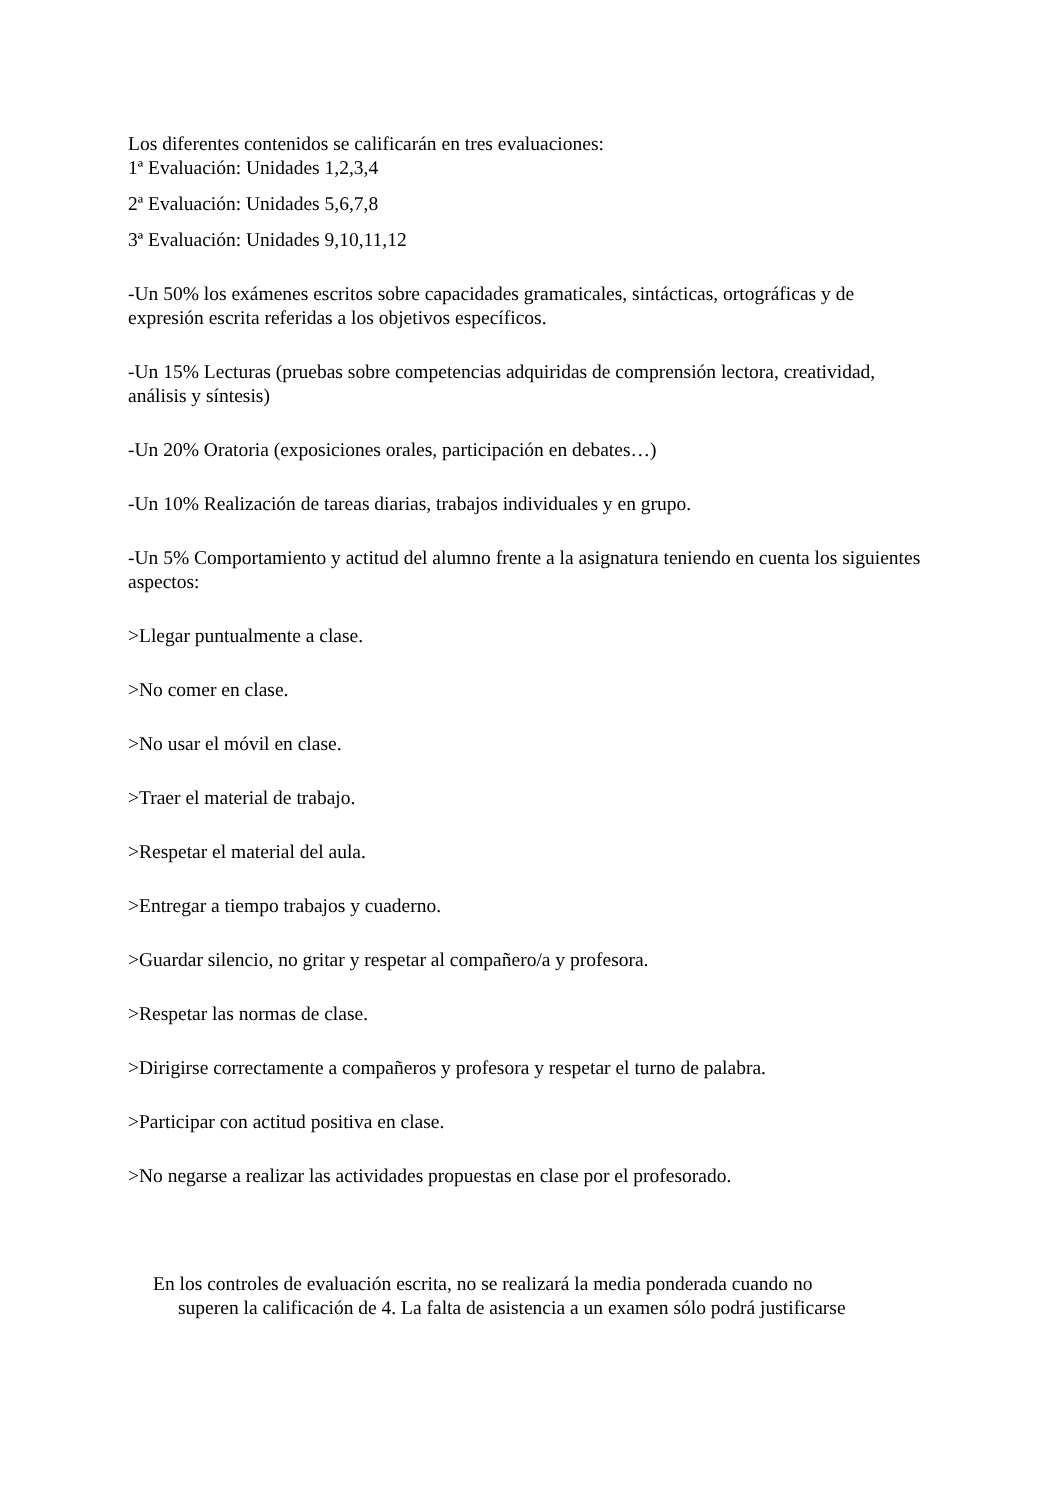Los diferentes contenidos se calificarán en tres evaluaciones:
1ª Evaluación: Unidades 1,2,3,4
2ª Evaluación: Unidades 5,6,7,8
3ª Evaluación: Unidades 9,10,11,12
-Un 50% los exámenes escritos sobre capacidades gramaticales, sintácticas, ortográficas y de expresión escrita referidas a los objetivos específicos.
-Un 15% Lecturas (pruebas sobre competencias adquiridas de comprensión lectora, creatividad, análisis y síntesis)
-Un 20% Oratoria (exposiciones orales, participación en debates…)
-Un 10% Realización de tareas diarias, trabajos individuales y en grupo.
-Un 5% Comportamiento y actitud del alumno frente a la asignatura teniendo en cuenta los siguientes aspectos:
>Llegar puntualmente a clase.
>No comer en clase.
>No usar el móvil en clase.
>Traer el material de trabajo.
>Respetar el material del aula.
>Entregar a tiempo trabajos y cuaderno.
>Guardar silencio, no gritar y respetar al compañero/a y profesora.
>Respetar las normas de clase.
>Dirigirse correctamente a compañeros y profesora y respetar el turno de palabra.
>Participar con actitud positiva en clase.
>No negarse a realizar las actividades propuestas en clase por el profesorado.
En los controles de evaluación escrita, no se realizará la media ponderada cuando no
superen la calificación de 4. La falta de asistencia a un examen sólo podrá justificarse